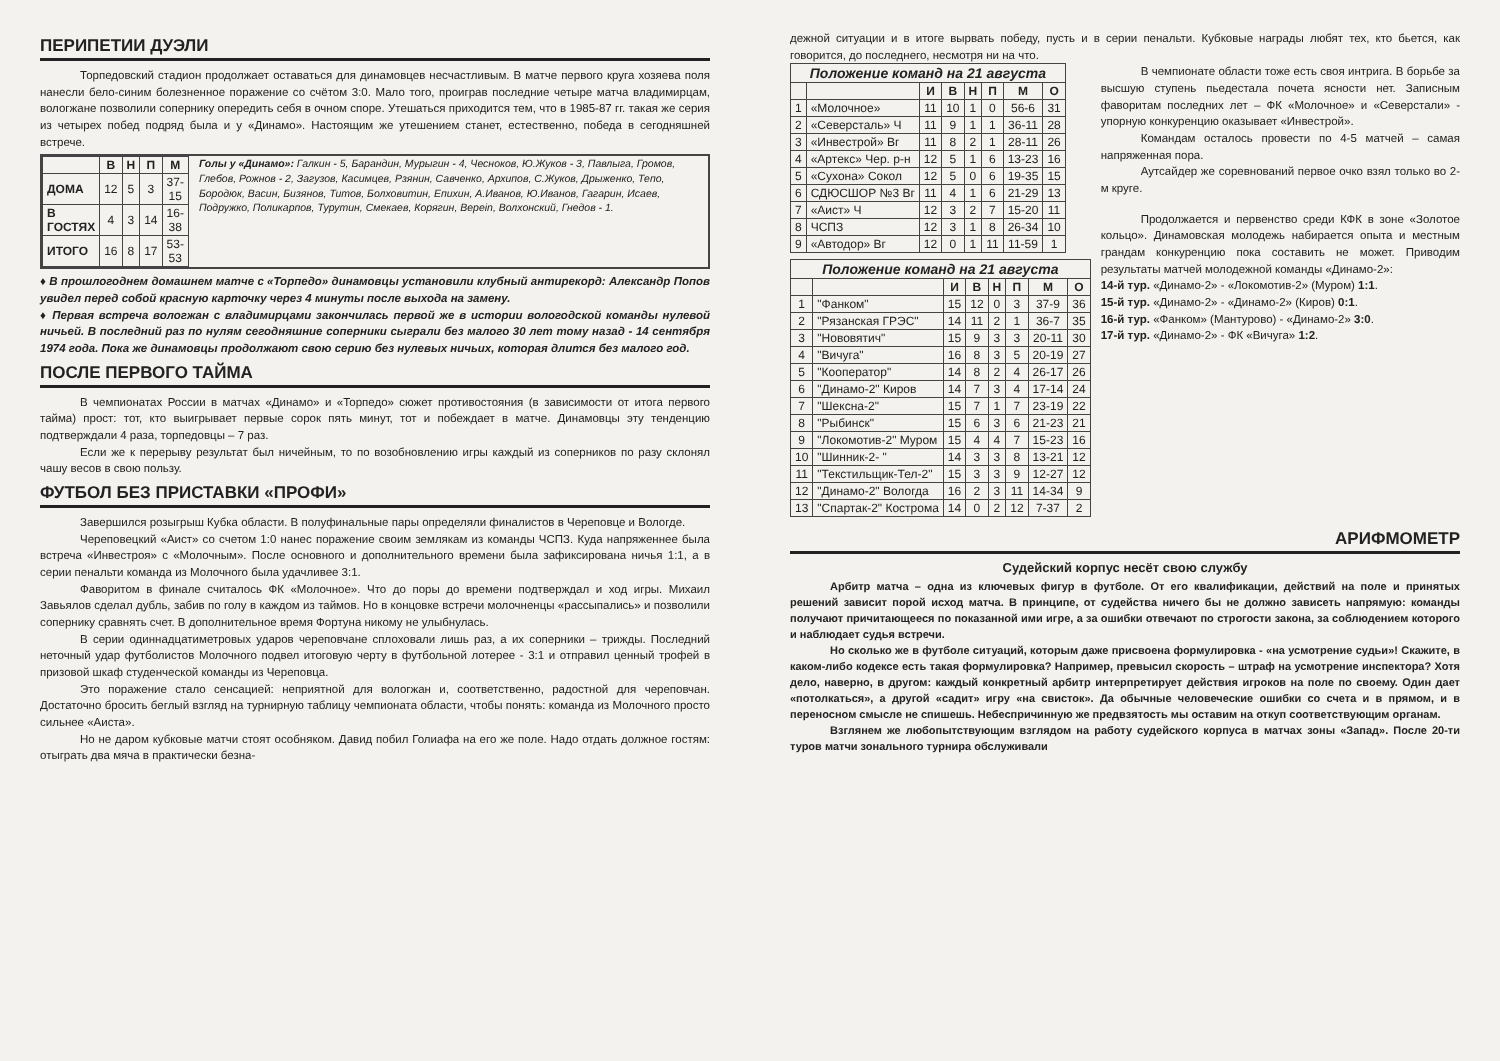ПЕРИПЕТИИ ДУЭЛИ
Торпедовский стадион продолжает оставаться для динамовцев несчастливым. В матче первого круга хозяева поля нанесли бело-синим болезненное поражение со счётом 3:0. Мало того, проиграв последние четыре матча владимирцам, вологжане позволили сопернику опередить себя в очном споре. Утешаться приходится тем, что в 1985-87 гг. такая же серия из четырех побед подряд была и у «Динамо». Настоящим же утешением станет, естественно, победа в сегодняшней встрече.
| | В | Н | П | М |
| --- | --- | --- | --- | --- |
| ДОМА | 12 | 5 | 3 | 37-15 |
| В ГОСТЯХ | 4 | 3 | 14 | 16-38 |
| ИТОГО | 16 | 8 | 17 | 53-53 |
Голы у «Динамо»: Галкин - 5, Барандин, Мурыгин - 4, Чесноков, Ю.Жуков - 3, Павлыга, Громов, Глебов, Рожнов - 2, Загузов, Касимцев, Рзянин, Савченко, Архипов, С.Жуков, Дрыженко, Тепо, Бородюк, Васин, Бизянов, Титов, Болховитин, Епихин, А.Иванов, Ю.Иванов, Гагарин, Исаев, Подружко, Поликарпов, Турутин, Смекаев, Корягин, Верein, Волхонский, Гнедов - 1.
♦ В прошлогоднем домашнем матче с «Торпедо» динамовцы установили клубный антирекорд: Александр Попов увидел перед собой красную карточку через 4 минуты после выхода на замену.
♦ Первая встреча вологжан с владимирцами закончилась первой же в истории вологодской команды нулевой ничьей. В последний раз по нулям сегодняшние соперники сыграли без малого 30 лет тому назад - 14 сентября 1974 года. Пока же динамовцы продолжают свою серию без нулевых ничьих, которая длится без малого год.
ПОСЛЕ ПЕРВОГО ТАЙМА
В чемпионатах России в матчах «Динамо» и «Торпедо» сюжет противостояния (в зависимости от итога первого тайма) прост: тот, кто выигрывает первые сорок пять минут, тот и побеждает в матче. Динамовцы эту тенденцию подтверждали 4 раза, торпедовцы – 7 раз.
Если же к перерыву результат был ничейным, то по возобновлению игры каждый из соперников по разу склонял чашу весов в свою пользу.
ФУТБОЛ БЕЗ ПРИСТАВКИ «ПРОФИ»
Завершился розыгрыш Кубка области. В полуфинальные пары определяли финалистов в Череповце и Вологде.
Череповецкий «Аист» со счетом 1:0 нанес поражение своим землякам из команды ЧСПЗ. Куда напряженнее была встреча «Инвестроя» с «Молочным». После основного и дополнительного времени была зафиксирована ничья 1:1, а в серии пенальти команда из Молочного была удачливее 3:1.
Фаворитом в финале считалось ФК «Молочное». Что до поры до времени подтверждал и ход игры. Михаил Завьялов сделал дубль, забив по голу в каждом из таймов. Но в концовке встречи молочненцы «рассыпались» и позволили сопернику сравнять счет. В дополнительное время Фортуна никому не улыбнулась.
В серии одиннадцатиметровых ударов череповчане сплоховали лишь раз, а их соперники – трижды. Последний неточный удар футболистов Молочного подвел итоговую черту в футбольной лотерее - 3:1 и отправил ценный трофей в призовой шкаф студенческой команды из Череповца.
Это поражение стало сенсацией: неприятной для вологжан и, соответственно, радостной для череповчан. Достаточно бросить беглый взгляд на турнирную таблицу чемпионата области, чтобы понять: команда из Молочного просто сильнее «Аиста».
Но не даром кубковые матчи стоят особняком. Давид побил Голиафа на его же поле. Надо отдать должное гостям: отыграть два мяча в практически безна-
дежной ситуации и в итоге вырвать победу, пусть и в серии пенальти. Кубковые награды любят тех, кто бьется, как говорится, до последнего, несмотря ни на что.
| Положение команд на 21 августа | | | | | | | |
| --- | --- | --- | --- | --- | --- | --- | --- |
| | | И | В | Н | П | М | О |
| 1 | «Молочное» | 11 | 10 | 1 | 0 | 56-6 | 31 |
| 2 | «Северсталь» Ч | 11 | 9 | 1 | 1 | 36-11 | 28 |
| 3 | «Инвестрой» Вг | 11 | 8 | 2 | 1 | 28-11 | 26 |
| 4 | «Артекс» Чер. р-н | 12 | 5 | 1 | 6 | 13-23 | 16 |
| 5 | «Сухона» Сокол | 12 | 5 | 0 | 6 | 19-35 | 15 |
| 6 | СДЮСШОР №3 Вг | 11 | 4 | 1 | 6 | 21-29 | 13 |
| 7 | «Аист» Ч | 12 | 3 | 2 | 7 | 15-20 | 11 |
| 8 | ЧСПЗ | 12 | 3 | 1 | 8 | 26-34 | 10 |
| 9 | «Автодор» Вг | 12 | 0 | 1 | 11 | 11-59 | 1 |
| Положение команд на 21 августа | | | | | | | |
| --- | --- | --- | --- | --- | --- | --- | --- |
| | | И | В | Н | П | М | О |
| 1 | "Фанком" | 15 | 12 | 0 | 3 | 37-9 | 36 |
| 2 | "Рязанская ГРЭС" | 14 | 11 | 2 | 1 | 36-7 | 35 |
| 3 | "Нововятич" | 15 | 9 | 3 | 3 | 20-11 | 30 |
| 4 | "Вичуга" | 16 | 8 | 3 | 5 | 20-19 | 27 |
| 5 | "Кооператор" | 14 | 8 | 2 | 4 | 26-17 | 26 |
| 6 | "Динамо-2" Киров | 14 | 7 | 3 | 4 | 17-14 | 24 |
| 7 | "Шексна-2" | 15 | 7 | 1 | 7 | 23-19 | 22 |
| 8 | "Рыбинск" | 15 | 6 | 3 | 6 | 21-23 | 21 |
| 9 | "Локомотив-2" Муром | 15 | 4 | 4 | 7 | 15-23 | 16 |
| 10 | "Шинник-2- " | 14 | 3 | 3 | 8 | 13-21 | 12 |
| 11 | "Текстильщик-Тел-2" | 15 | 3 | 3 | 9 | 12-27 | 12 |
| 12 | "Динамо-2" Вологда | 16 | 2 | 3 | 11 | 14-34 | 9 |
| 13 | "Спартак-2" Кострома | 14 | 0 | 2 | 12 | 7-37 | 2 |
В чемпионате области тоже есть своя интрига. В борьбе за высшую ступень пьедестала почета ясности нет. Записным фаворитам последних лет – ФК «Молочное» и «Северстали» - упорную конкуренцию оказывает «Инвестрой».
Командам осталось провести по 4-5 матчей – самая напряженная пора.
Аутсайдер же соревнований первое очко взял только во 2-м круге.
Продолжается и первенство среди КФК в зоне «Золотое кольцо». Динамовская молодежь набирается опыта и местным грандам конкуренцию пока составить не может. Приводим результаты матчей молодежной команды «Динамо-2»:
14-й тур. «Динамо-2» - «Локомотив-2» (Муром) 1:1.
15-й тур. «Динамо-2» - «Динамо-2» (Киров) 0:1.
16-й тур. «Фанком» (Мантурово) - «Динамо-2» 3:0.
17-й тур. «Динамо-2» - ФК «Вичуга» 1:2.
АРИФМОМЕТР
Судейский корпус несёт свою службу
Арбитр матча – одна из ключевых фигур в футболе. От его квалификации, действий на поле и принятых решений зависит порой исход матча. В принципе, от судейства ничего бы не должно зависеть напрямую: команды получают причитающееся по показанной ими игре, а за ошибки отвечают по строгости закона, за соблюдением которого и наблюдает судья встречи.
Но сколько же в футболе ситуаций, которым даже присвоена формулировка - «на усмотрение судьи»! Скажите, в каком-либо кодексе есть такая формулировка? Например, превысил скорость – штраф на усмотрение инспектора? Хотя дело, наверно, в другом: каждый конкретный арбитр интерпретирует действия игроков на поле по своему. Один дает «потолкаться», а другой «садит» игру «на свисток». Да обычные человеческие ошибки со счета и в прямом, и в переносном смысле не спишешь. Небеспричинную же предвзятость мы оставим на откуп соответствующим органам.
Взглянем же любопытствующим взглядом на работу судейского корпуса в матчах зоны «Запад». После 20-ти туров матчи зонального турнира обслуживали